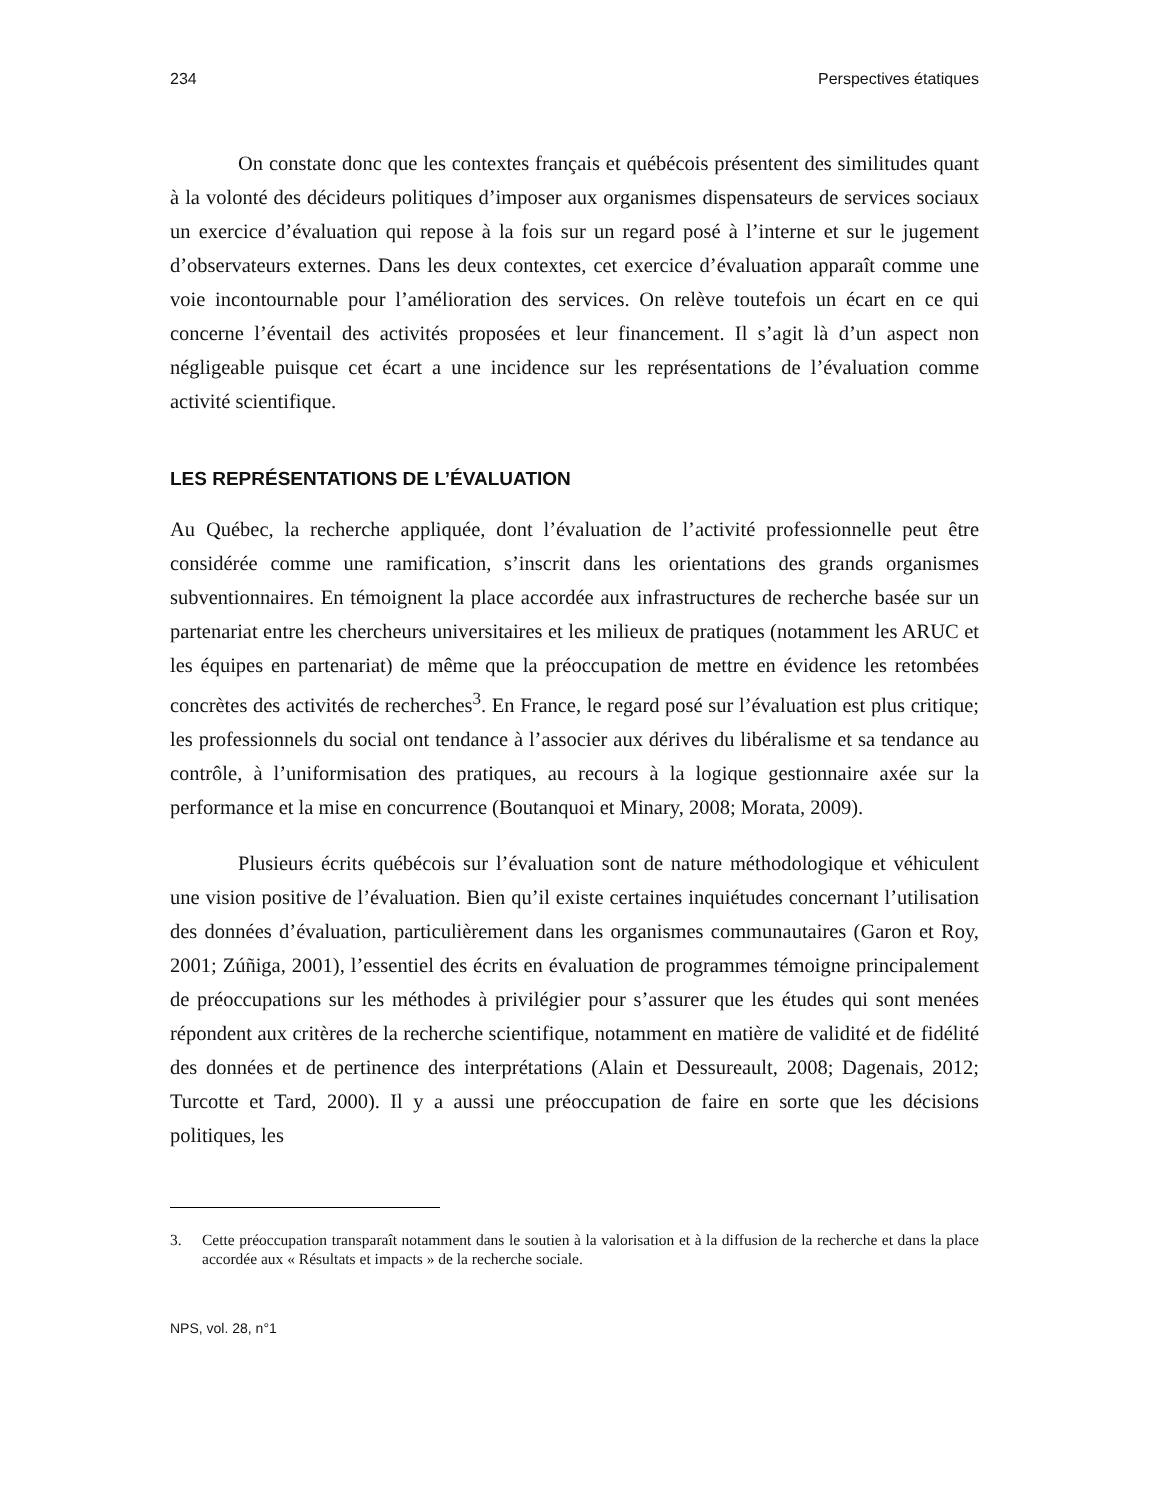234 Perspectives étatiques
On constate donc que les contextes français et québécois présentent des similitudes quant à la volonté des décideurs politiques d’imposer aux organismes dispensateurs de services sociaux un exercice d’évaluation qui repose à la fois sur un regard posé à l’interne et sur le jugement d’observateurs externes. Dans les deux contextes, cet exercice d’évaluation apparaît comme une voie incontournable pour l’amélioration des services. On relève toutefois un écart en ce qui concerne l’éventail des activités proposées et leur financement. Il s’agit là d’un aspect non négligeable puisque cet écart a une incidence sur les représentations de l’évaluation comme activité scientifique.
LES REPRÉSENTATIONS DE L’ÉVALUATION
Au Québec, la recherche appliquée, dont l’évaluation de l’activité professionnelle peut être considérée comme une ramification, s’inscrit dans les orientations des grands organismes subventionnaires. En témoignent la place accordée aux infrastructures de recherche basée sur un partenariat entre les chercheurs universitaires et les milieux de pratiques (notamment les ARUC et les équipes en partenariat) de même que la préoccupation de mettre en évidence les retombées concrètes des activités de recherches<sup>3</sup>. En France, le regard posé sur l’évaluation est plus critique; les professionnels du social ont tendance à l’associer aux dérives du libéralisme et sa tendance au contrôle, à l’uniformisation des pratiques, au recours à la logique gestionnaire axée sur la performance et la mise en concurrence (Boutanquoi et Minary, 2008; Morata, 2009).
Plusieurs écrits québécois sur l’évaluation sont de nature méthodologique et véhiculent une vision positive de l’évaluation. Bien qu’il existe certaines inquiétudes concernant l’utilisation des données d’évaluation, particulièrement dans les organismes communautaires (Garon et Roy, 2001; Zúñiga, 2001), l’essentiel des écrits en évaluation de programmes témoigne principalement de préoccupations sur les méthodes à privilégier pour s’assurer que les études qui sont menées répondent aux critères de la recherche scientifique, notamment en matière de validité et de fidélité des données et de pertinence des interprétations (Alain et Dessureault, 2008; Dagenais, 2012; Turcotte et Tard, 2000). Il y a aussi une préoccupation de faire en sorte que les décisions politiques, les
3. Cette préoccupation transparaît notamment dans le soutien à la valorisation et à la diffusion de la recherche et dans la place accordée aux « Résultats et impacts » de la recherche sociale.
NPS, vol. 28, n°1